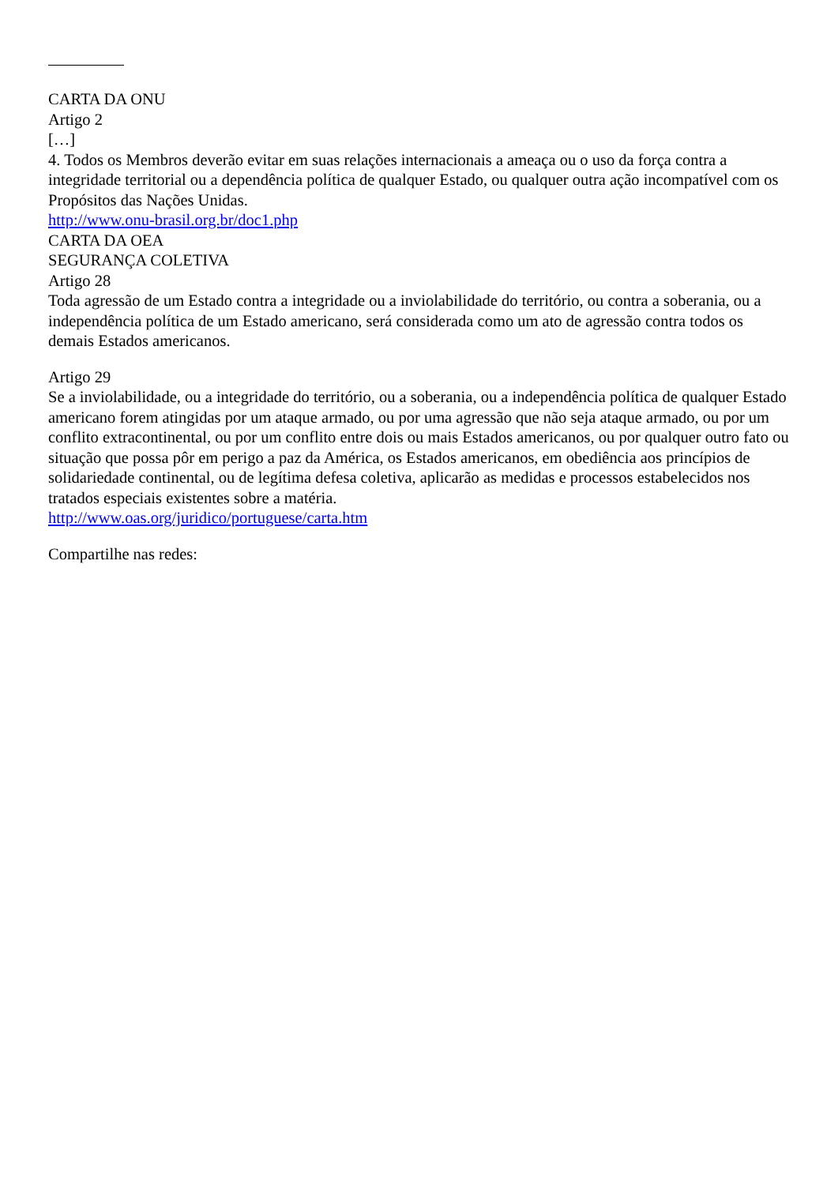CARTA DA ONU
Artigo 2
[…]
4. Todos os Membros deverão evitar em suas relações internacionais a ameaça ou o uso da força contra a integridade territorial ou a dependência política de qualquer Estado, ou qualquer outra ação incompatível com os Propósitos das Nações Unidas.
http://www.onu-brasil.org.br/doc1.php
CARTA DA OEA
SEGURANÇA COLETIVA
Artigo 28
Toda agressão de um Estado contra a integridade ou a inviolabilidade do território, ou contra a soberania, ou a independência política de um Estado americano, será considerada como um ato de agressão contra todos os demais Estados americanos.
Artigo 29
Se a inviolabilidade, ou a integridade do território, ou a soberania, ou a independência política de qualquer Estado americano forem atingidas por um ataque armado, ou por uma agressão que não seja ataque armado, ou por um conflito extracontinental, ou por um conflito entre dois ou mais Estados americanos, ou por qualquer outro fato ou situação que possa pôr em perigo a paz da América, os Estados americanos, em obediência aos princípios de solidariedade continental, ou de legítima defesa coletiva, aplicarão as medidas e processos estabelecidos nos tratados especiais existentes sobre a matéria.
http://www.oas.org/juridico/portuguese/carta.htm
Compartilhe nas redes: